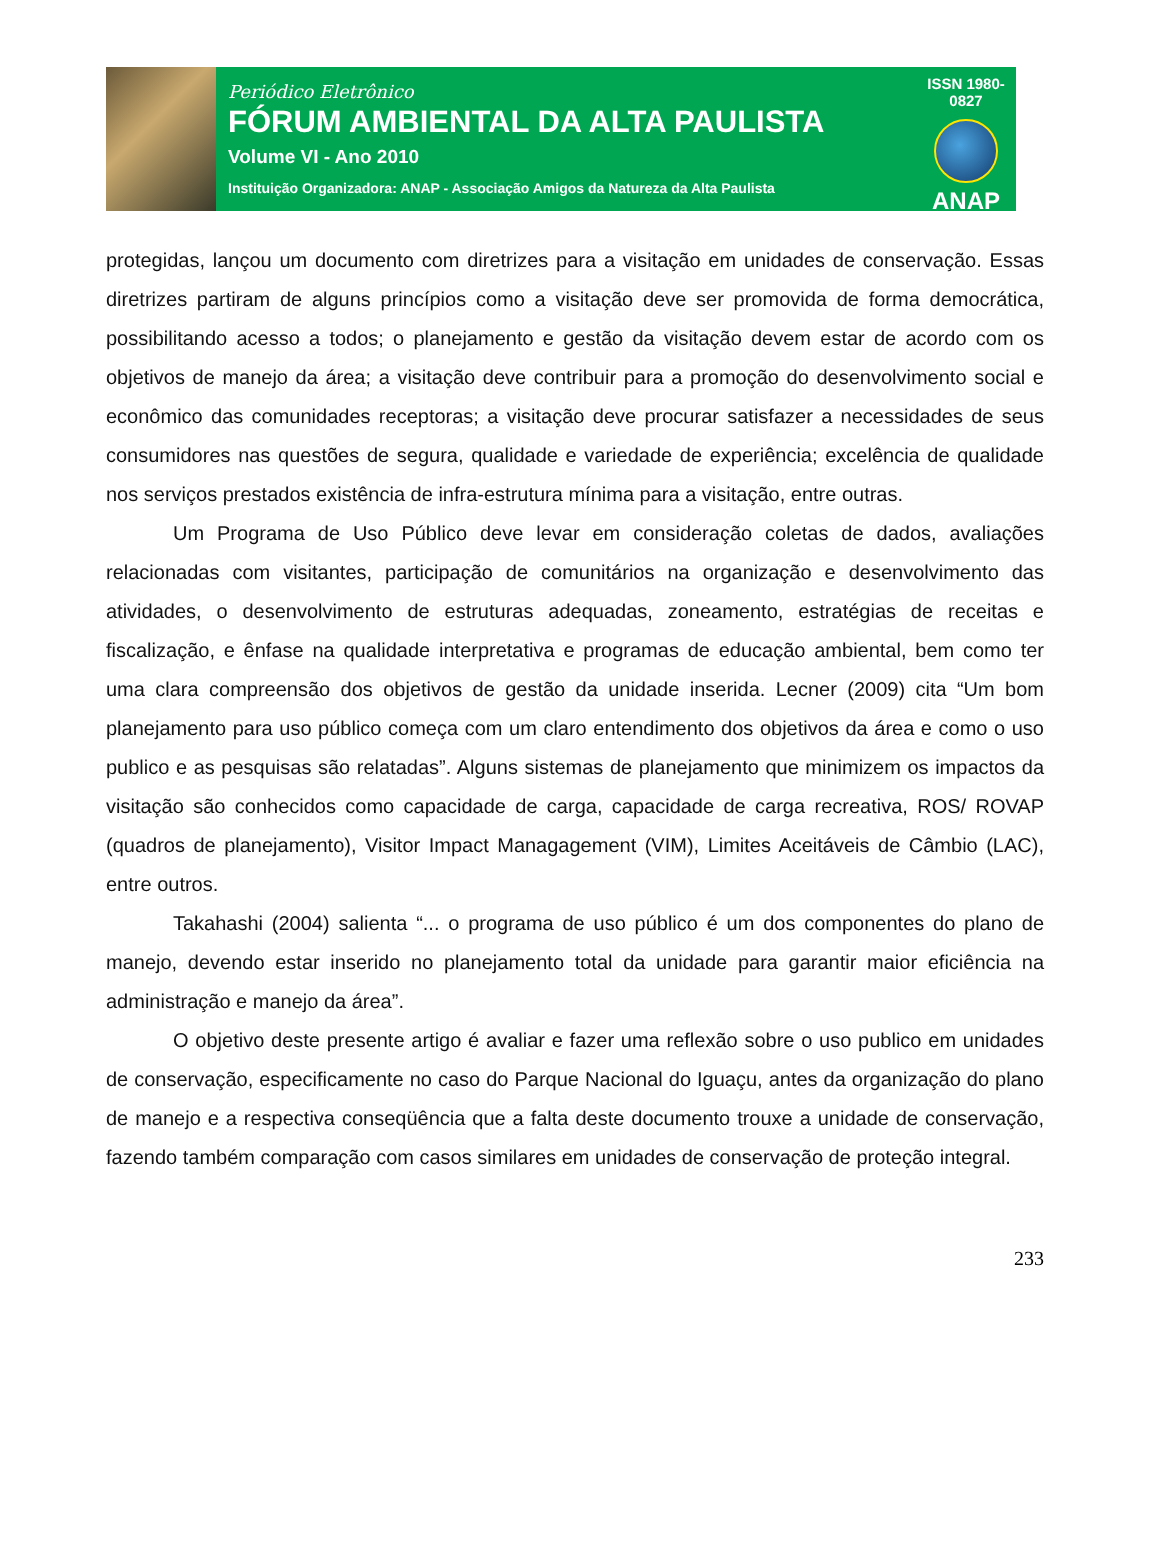Periódico Eletrônico
FÓRUM AMBIENTAL DA ALTA PAULISTA
Volume VI - Ano 2010
Instituição Organizadora: ANAP - Associação Amigos da Natureza da Alta Paulista
ISSN 1980-0827
ANAP
protegidas, lançou um documento com diretrizes para a visitação em unidades de conservação. Essas diretrizes partiram de alguns princípios como a visitação deve ser promovida de forma democrática, possibilitando acesso a todos; o planejamento e gestão da visitação devem estar de acordo com os objetivos de manejo da área; a visitação deve contribuir para a promoção do desenvolvimento social e econômico das comunidades receptoras; a visitação deve procurar satisfazer a necessidades de seus consumidores nas questões de segura, qualidade e variedade de experiência; excelência de qualidade nos serviços prestados existência de infra-estrutura mínima para a visitação, entre outras.
Um Programa de Uso Público deve levar em consideração coletas de dados, avaliações relacionadas com visitantes, participação de comunitários na organização e desenvolvimento das atividades, o desenvolvimento de estruturas adequadas, zoneamento, estratégias de receitas e fiscalização, e ênfase na qualidade interpretativa e programas de educação ambiental, bem como ter uma clara compreensão dos objetivos de gestão da unidade inserida. Lecner (2009) cita “Um bom planejamento para uso público começa com um claro entendimento dos objetivos da área e como o uso publico e as pesquisas são relatadas”. Alguns sistemas de planejamento que minimizem os impactos da visitação são conhecidos como capacidade de carga, capacidade de carga recreativa, ROS/ ROVAP (quadros de planejamento), Visitor Impact Managagement (VIM), Limites Aceitáveis de Câmbio (LAC), entre outros.
Takahashi (2004) salienta “... o programa de uso público é um dos componentes do plano de manejo, devendo estar inserido no planejamento total da unidade para garantir maior eficiência na administração e manejo da área”.
O objetivo deste presente artigo é avaliar e fazer uma reflexão sobre o uso publico em unidades de conservação, especificamente no caso do Parque Nacional do Iguaçu, antes da organização do plano de manejo e a respectiva conseqüência que a falta deste documento trouxe a unidade de conservação, fazendo também comparação com casos similares em unidades de conservação de proteção integral.
233